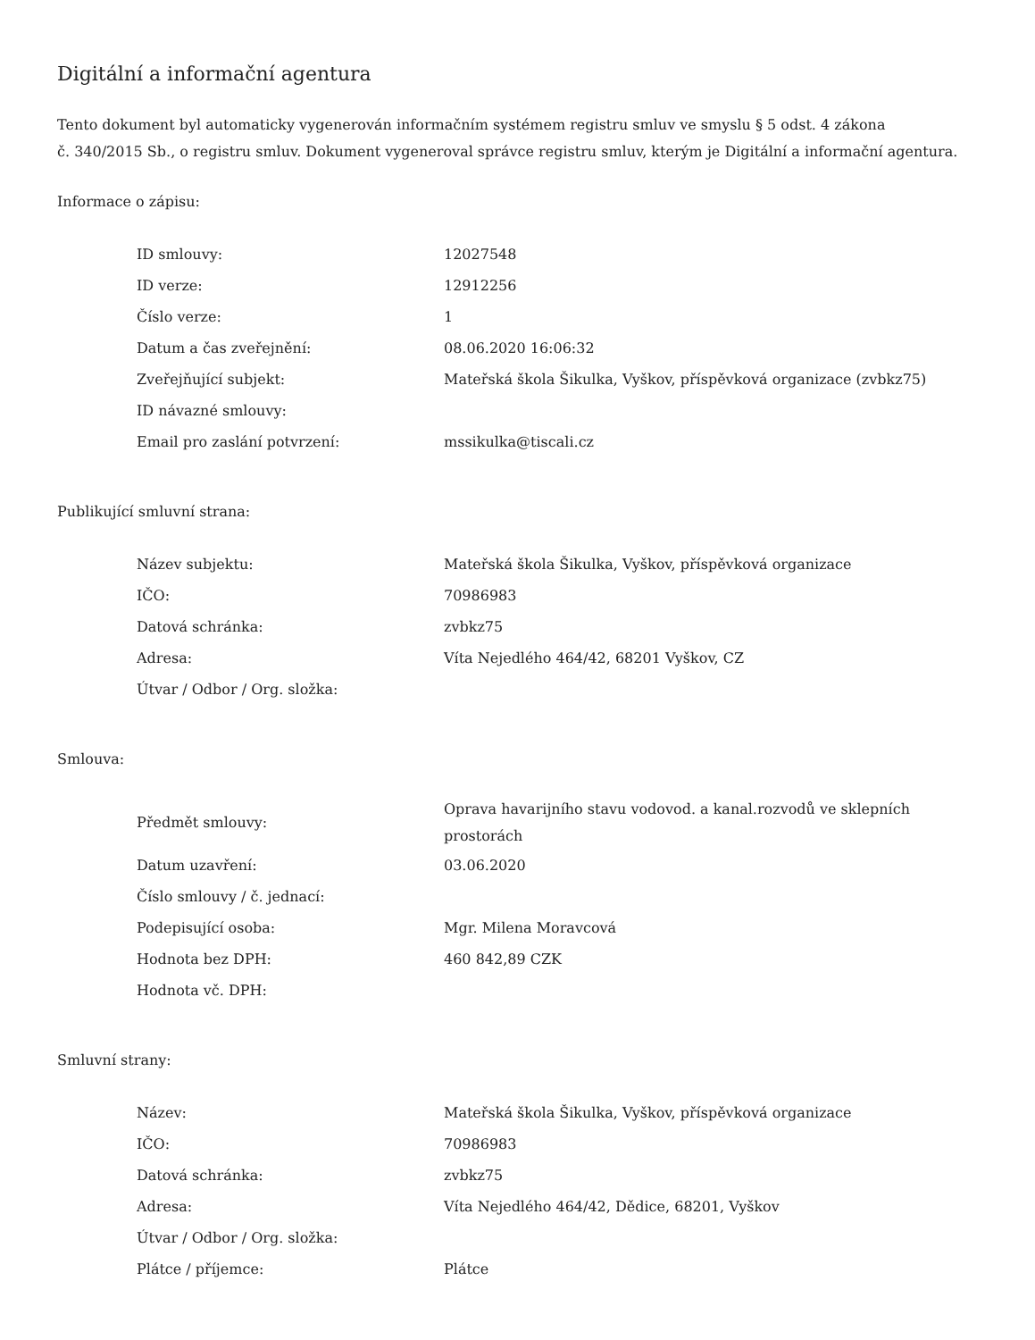Digitální a informační agentura
Tento dokument byl automaticky vygenerován informačním systémem registru smluv ve smyslu § 5 odst. 4 zákona
č. 340/2015 Sb., o registru smluv. Dokument vygeneroval správce registru smluv, kterým je Digitální a informační agentura.
Informace o zápisu:
| ID smlouvy: | 12027548 |
| ID verze: | 12912256 |
| Číslo verze: | 1 |
| Datum a čas zveřejnění: | 08.06.2020 16:06:32 |
| Zveřejňující subjekt: | Mateřská škola Šikulka, Vyškov, příspěvková organizace (zvbkz75) |
| ID návazné smlouvy: | |
| Email pro zaslání potvrzení: | mssikulka@tiscali.cz |
Publikující smluvní strana:
| Název subjektu: | Mateřská škola Šikulka, Vyškov, příspěvková organizace |
| IČO: | 70986983 |
| Datová schránka: | zvbkz75 |
| Adresa: | Víta Nejedlého 464/42, 68201 Vyškov, CZ |
| Útvar / Odbor / Org. složka: | |
Smlouva:
| Předmět smlouvy: | Oprava havarijního stavu vodovod. a kanal.rozvodů ve sklepních prostorách |
| Datum uzavření: | 03.06.2020 |
| Číslo smlouvy / č. jednací: | |
| Podepisující osoba: | Mgr. Milena Moravcová |
| Hodnota bez DPH: | 460 842,89 CZK |
| Hodnota vč. DPH: | |
Smluvní strany:
| Název: | Mateřská škola Šikulka, Vyškov, příspěvková organizace |
| IČO: | 70986983 |
| Datová schránka: | zvbkz75 |
| Adresa: | Víta Nejedlého 464/42, Dědice, 68201, Vyškov |
| Útvar / Odbor / Org. složka: | |
| Plátce / příjemce: | Plátce |